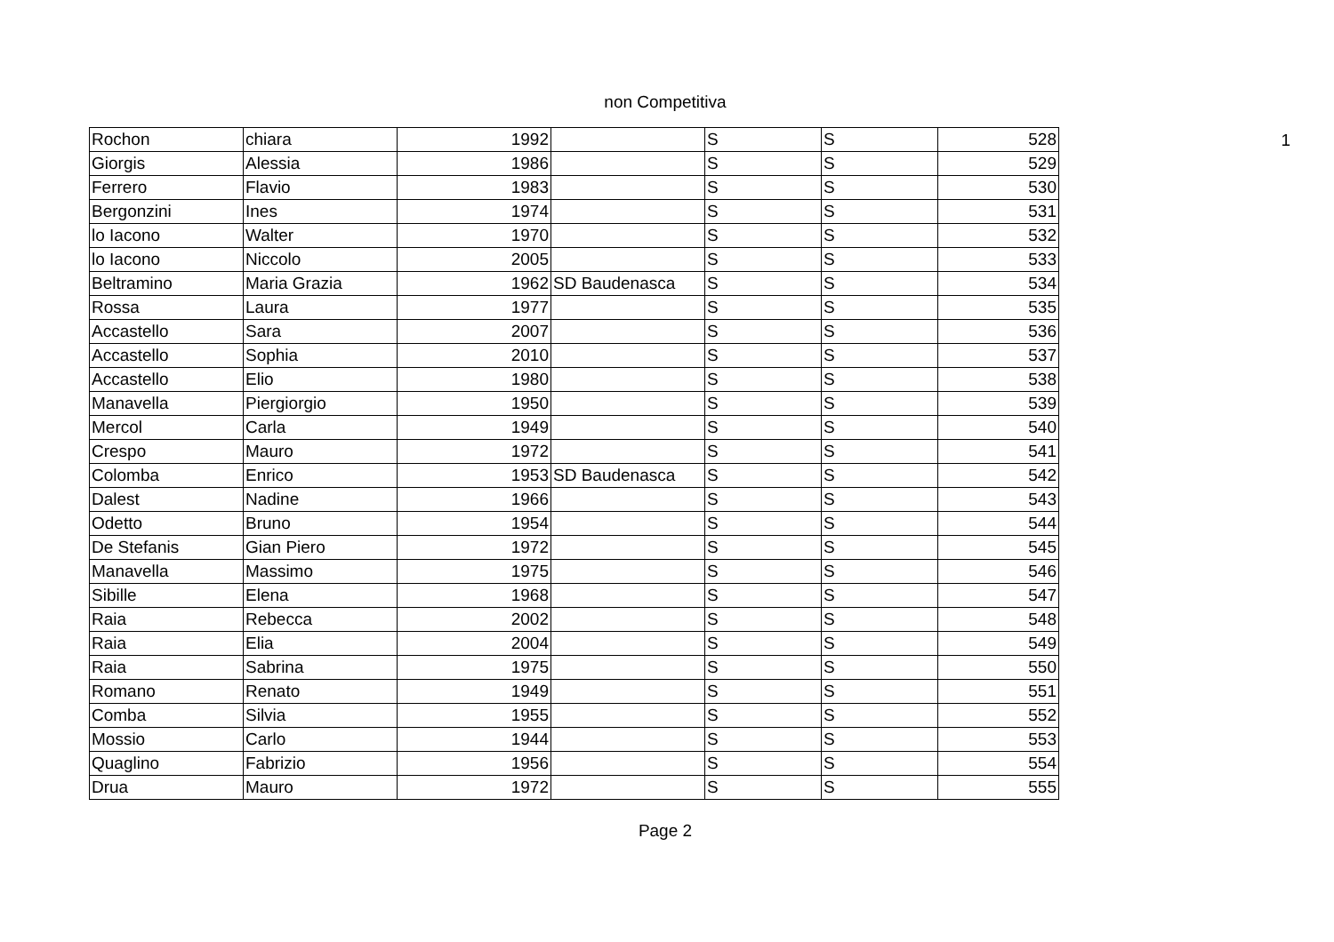non Competitiva
| Rochon | chiara | 1992 | | S | S | 528 |
| Giorgis | Alessia | 1986 | | S | S | 529 |
| Ferrero | Flavio | 1983 | | S | S | 530 |
| Bergonzini | Ines | 1974 | | S | S | 531 |
| lo Iacono | Walter | 1970 | | S | S | 532 |
| lo Iacono | Niccolo | 2005 | | S | S | 533 |
| Beltramino | Maria Grazia | 1962 | SD Baudenasca | S | S | 534 |
| Rossa | Laura | 1977 | | S | S | 535 |
| Accastello | Sara | 2007 | | S | S | 536 |
| Accastello | Sophia | 2010 | | S | S | 537 |
| Accastello | Elio | 1980 | | S | S | 538 |
| Manavella | Piergiorgio | 1950 | | S | S | 539 |
| Mercol | Carla | 1949 | | S | S | 540 |
| Crespo | Mauro | 1972 | | S | S | 541 |
| Colomba | Enrico | 1953 | SD Baudenasca | S | S | 542 |
| Dalest | Nadine | 1966 | | S | S | 543 |
| Odetto | Bruno | 1954 | | S | S | 544 |
| De Stefanis | Gian Piero | 1972 | | S | S | 545 |
| Manavella | Massimo | 1975 | | S | S | 546 |
| Sibille | Elena | 1968 | | S | S | 547 |
| Raia | Rebecca | 2002 | | S | S | 548 |
| Raia | Elia | 2004 | | S | S | 549 |
| Raia | Sabrina | 1975 | | S | S | 550 |
| Romano | Renato | 1949 | | S | S | 551 |
| Comba | Silvia | 1955 | | S | S | 552 |
| Mossio | Carlo | 1944 | | S | S | 553 |
| Quaglino | Fabrizio | 1956 | | S | S | 554 |
| Drua | Mauro | 1972 | | S | S | 555 |
1
Page 2